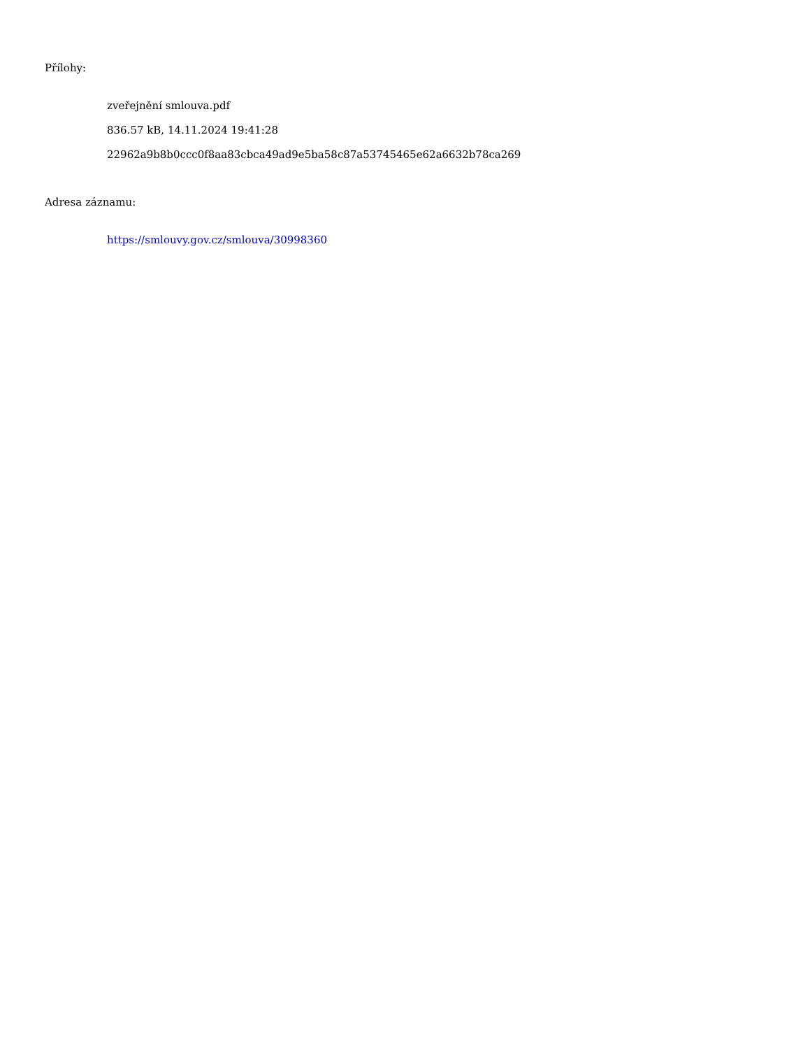Přílohy:
zveřejnění smlouva.pdf
836.57 kB, 14.11.2024 19:41:28
22962a9b8b0ccc0f8aa83cbca49ad9e5ba58c87a53745465e62a6632b78ca269
Adresa záznamu:
https://smlouvy.gov.cz/smlouva/30998360